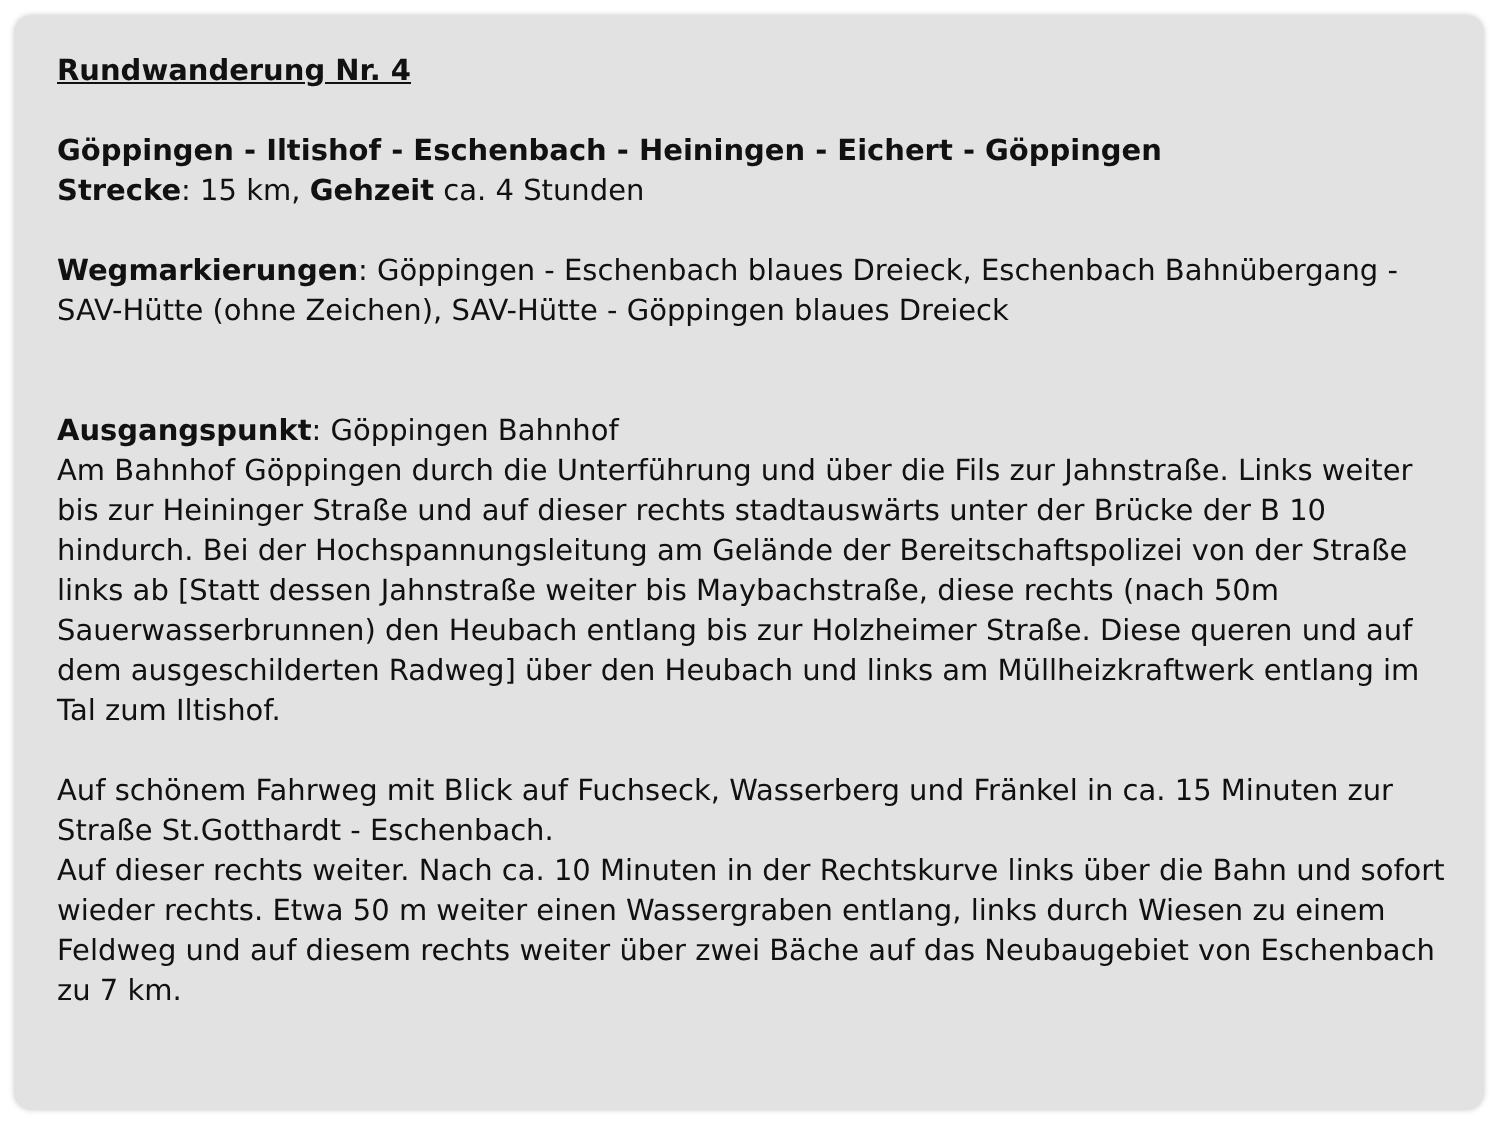Rundwanderung Nr. 4
Göppingen - Iltishof - Eschenbach - Heiningen - Eichert - Göppingen
Strecke: 15 km, Gehzeit ca. 4 Stunden
Wegmarkierungen: Göppingen - Eschenbach blaues Dreieck, Eschenbach Bahnübergang - SAV-Hütte (ohne Zeichen), SAV-Hütte - Göppingen blaues Dreieck
Ausgangspunkt: Göppingen Bahnhof
Am Bahnhof Göppingen durch die Unterführung und über die Fils zur Jahnstraße. Links weiter bis zur Heininger Straße und auf dieser rechts stadtauswärts unter der Brücke der B 10 hindurch. Bei der Hochspannungsleitung am Gelände der Bereitschaftspolizei von der Straße links ab [Statt dessen Jahnstraße weiter bis Maybachstraße, diese rechts (nach 50m Sauerwasserbrunnen) den Heubach entlang bis zur Holzheimer Straße. Diese queren und auf dem ausgeschilderten Radweg] über den Heubach und links am Müllheizkraftwerk entlang im Tal zum Iltishof.
Auf schönem Fahrweg mit Blick auf Fuchseck, Wasserberg und Fränkel in ca. 15 Minuten zur Straße St.Gotthardt - Eschenbach.
Auf dieser rechts weiter. Nach ca. 10 Minuten in der Rechtskurve links über die Bahn und sofort wieder rechts. Etwa 50 m weiter einen Wassergraben entlang, links durch Wiesen zu einem Feldweg und auf diesem rechts weiter über zwei Bäche auf das Neubaugebiet von Eschenbach zu 7 km.